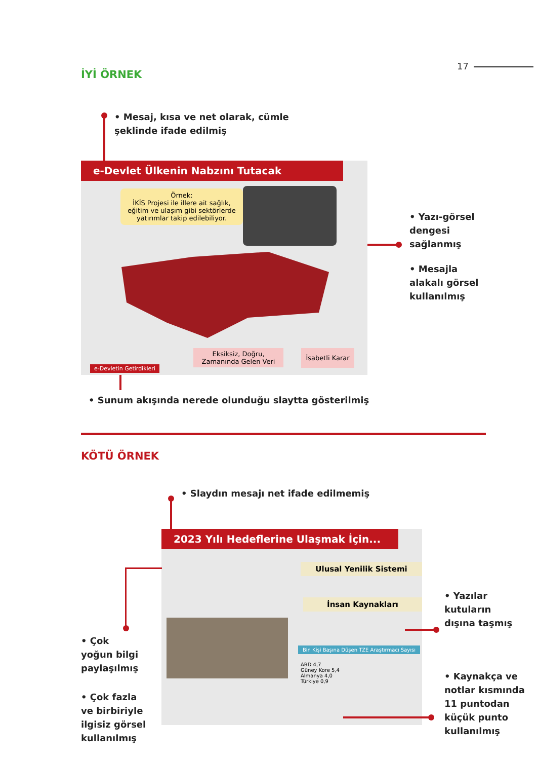17
İYİ ÖRNEK
• Mesaj, kısa ve net olarak, cümle
şeklinde ifade edilmiş
e-Devlet Ülkenin Nabzını Tutacak
Örnek:
İKİS Projesi ile illere ait sağlık, eğitim ve ulaşım gibi sektörlerde yatırımlar takip edilebiliyor.
Eksiksiz, Doğru,
Zamanında Gelen Veri
İsabetli Karar
e-Devletin Getirdikleri
• Yazı-görsel
dengesi
sağlanmış
• Mesajla
alakalı görsel
kullanılmış
• Sunum akışında nerede olunduğu slaytta gösterilmiş
KÖTÜ ÖRNEK
• Slaydın mesajı net ifade edilmemiş
2023 Yılı Hedeflerine Ulaşmak İçin...
Ulusal Yenilik Sistemi
İnsan Kaynakları
Bin Kişi Başına Düşen TZE Araştırmacı Sayısı
ABD 4,7
Güney Kore 5,4
Almanya 4,0
Türkiye 0,9
• Çok
yoğun bilgi
paylaşılmış
• Çok fazla
ve birbiriyle
ilgisiz görsel
kullanılmış
• Yazılar
kutuların
dışına taşmış
• Kaynakça ve
notlar kısmında
11 puntodan
küçük punto
kullanılmış